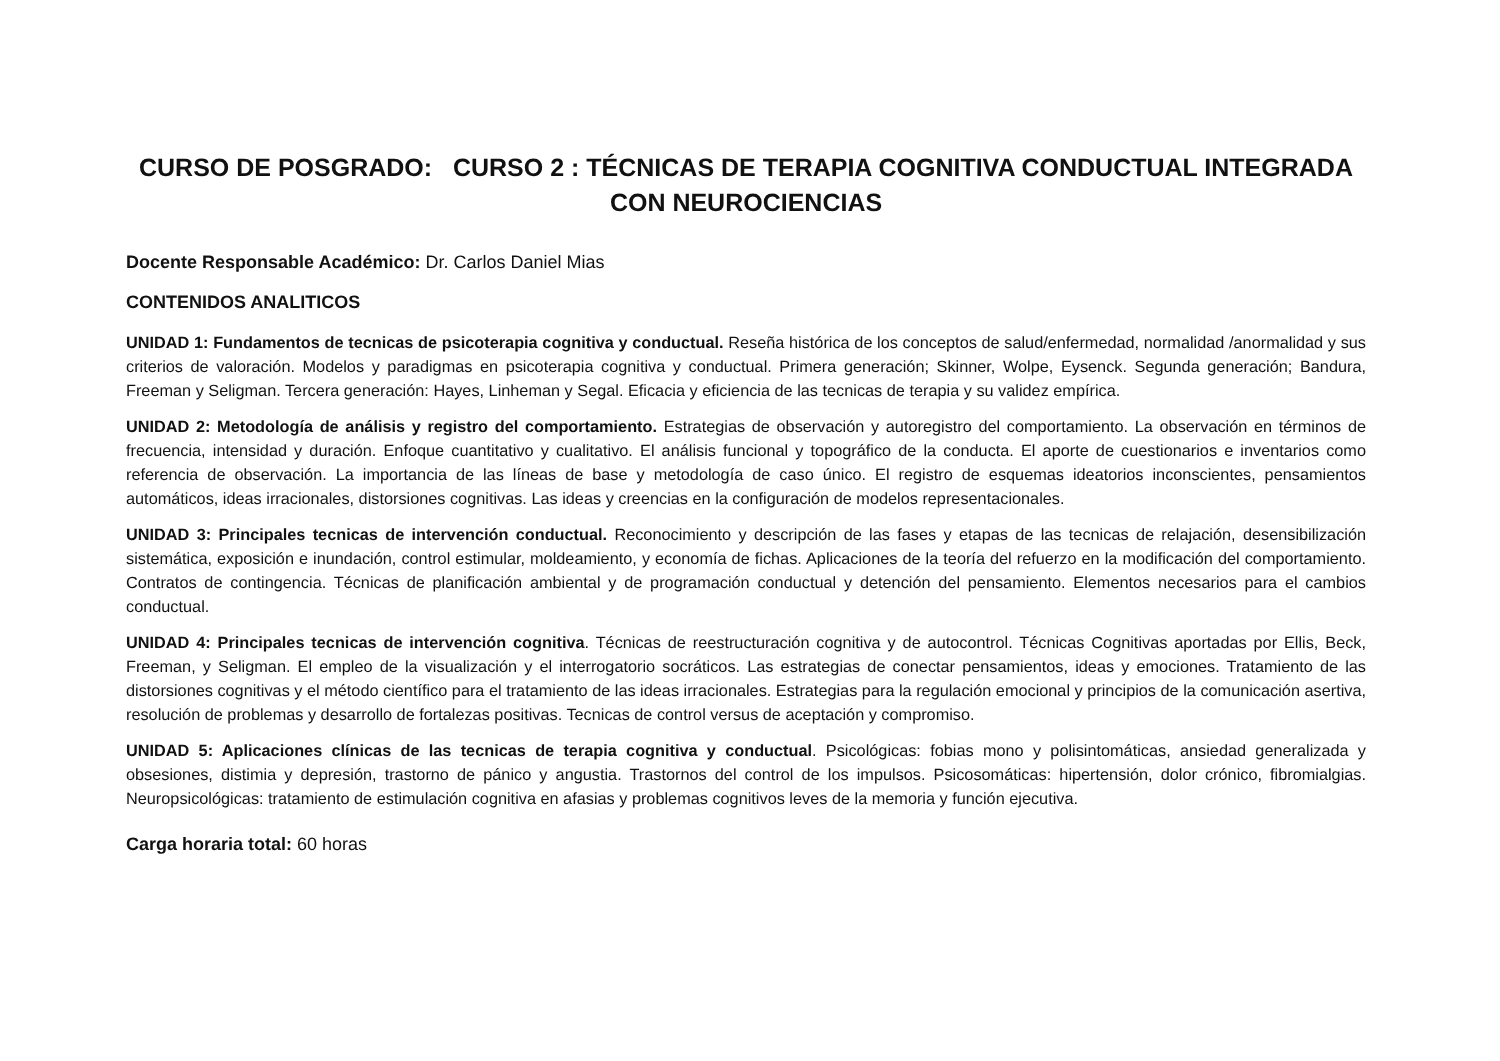CURSO DE POSGRADO: CURSO 2 : TÉCNICAS DE TERAPIA COGNITIVA CONDUCTUAL INTEGRADA CON NEUROCIENCIAS
Docente Responsable Académico: Dr. Carlos Daniel Mias
CONTENIDOS ANALITICOS
UNIDAD 1: Fundamentos de tecnicas de psicoterapia cognitiva y conductual. Reseña histórica de los conceptos de salud/enfermedad, normalidad /anormalidad y sus criterios de valoración. Modelos y paradigmas en psicoterapia cognitiva y conductual. Primera generación; Skinner, Wolpe, Eysenck. Segunda generación; Bandura, Freeman y Seligman. Tercera generación: Hayes, Linheman y Segal. Eficacia y eficiencia de las tecnicas de terapia y su validez empírica.
UNIDAD 2: Metodología de análisis y registro del comportamiento. Estrategias de observación y autoregistro del comportamiento. La observación en términos de frecuencia, intensidad y duración. Enfoque cuantitativo y cualitativo. El análisis funcional y topográfico de la conducta. El aporte de cuestionarios e inventarios como referencia de observación. La importancia de las líneas de base y metodología de caso único. El registro de esquemas ideatorios inconscientes, pensamientos automáticos, ideas irracionales, distorsiones cognitivas. Las ideas y creencias en la configuración de modelos representacionales.
UNIDAD 3: Principales tecnicas de intervención conductual. Reconocimiento y descripción de las fases y etapas de las tecnicas de relajación, desensibilización sistemática, exposición e inundación, control estimular, moldeamiento, y economía de fichas. Aplicaciones de la teoría del refuerzo en la modificación del comportamiento. Contratos de contingencia. Técnicas de planificación ambiental y de programación conductual y detención del pensamiento. Elementos necesarios para el cambios conductual.
UNIDAD 4: Principales tecnicas de intervención cognitiva. Técnicas de reestructuración cognitiva y de autocontrol. Técnicas Cognitivas aportadas por Ellis, Beck, Freeman, y Seligman. El empleo de la visualización y el interrogatorio socráticos. Las estrategias de conectar pensamientos, ideas y emociones. Tratamiento de las distorsiones cognitivas y el método científico para el tratamiento de las ideas irracionales. Estrategias para la regulación emocional y principios de la comunicación asertiva, resolución de problemas y desarrollo de fortalezas positivas. Tecnicas de control versus de aceptación y compromiso.
UNIDAD 5: Aplicaciones clínicas de las tecnicas de terapia cognitiva y conductual. Psicológicas: fobias mono y polisintomáticas, ansiedad generalizada y obsesiones, distimia y depresión, trastorno de pánico y angustia. Trastornos del control de los impulsos. Psicosomáticas: hipertensión, dolor crónico, fibromialgias. Neuropsicológicas: tratamiento de estimulación cognitiva en afasias y problemas cognitivos leves de la memoria y función ejecutiva.
Carga horaria total: 60 horas